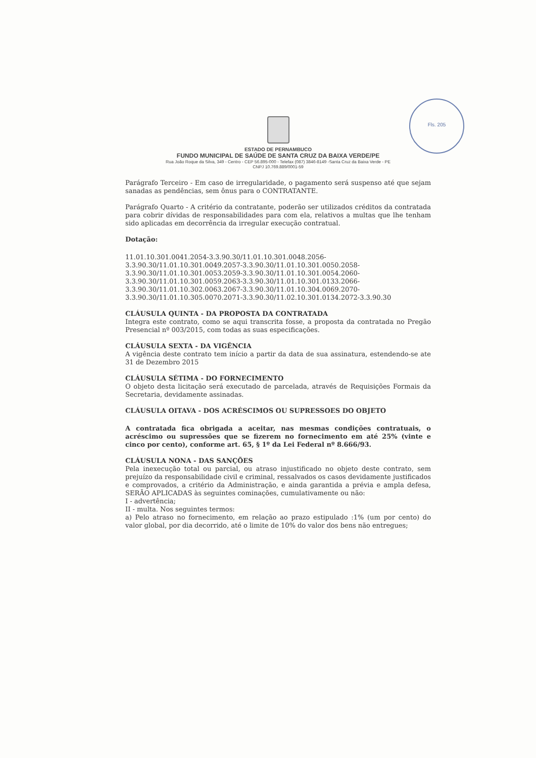Fls. 205
ESTADO DE PERNAMBUCO
FUNDO MUNICIPAL DE SAÚDE DE SANTA CRUZ DA BAIXA VERDE/PE
Rua João Roque da Silva, 349 - Centro - CEP 56.895-000 - Telefax (087) 3846-8149 -Santa Cruz da Baixa Verde - PE
CNPJ 10.769.889/0001-59
Parágrafo Terceiro - Em caso de irregularidade, o pagamento será suspenso até que sejam sanadas as pendências, sem ônus para o CONTRATANTE.
Parágrafo Quarto - A critério da contratante, poderão ser utilizados créditos da contratada para cobrir dívidas de responsabilidades para com ela, relativos a multas que lhe tenham sido aplicadas em decorrência da irregular execução contratual.
Dotação:
11.01.10.301.0041.2054-3.3.90.30/11.01.10.301.0048.2056-3.3.90.30/11.01.10.301.0049.2057-3.3.90.30/11.01.10.301.0050.2058-3.3.90.30/11.01.10.301.0053.2059-3.3.90.30/11.01.10.301.0054.2060-3.3.90.30/11.01.10.301.0059.2063-3.3.90.30/11.01.10.301.0133.2066-3.3.90.30/11.01.10.302.0063.2067-3.3.90.30/11.01.10.304.0069.2070-3.3.90.30/11.01.10.305.0070.2071-3.3.90.30/11.02.10.301.0134.2072-3.3.90.30
CLÁUSULA QUINTA - DA PROPOSTA DA CONTRATADA
Integra este contrato, como se aqui transcrita fosse, a proposta da contratada no Pregão Presencial nº 003/2015, com todas as suas especificações.
CLÁUSULA SEXTA - DA VIGÊNCIA
A vigência deste contrato tem início a partir da data de sua assinatura, estendendo-se ate 31 de Dezembro 2015
CLÁUSULA SÉTIMA - DO FORNECIMENTO
O objeto desta licitação será executado de parcelada, através de Requisições Formais da Secretaria, devidamente assinadas.
CLÁUSULA OITAVA - DOS ACRÉSCIMOS OU SUPRESSOES DO OBJETO
A contratada fica obrigada a aceitar, nas mesmas condições contratuais, o acréscimo ou supressões que se fizerem no fornecimento em até 25% (vinte e cinco por cento), conforme art. 65, § 1º da Lei Federal nº 8.666/93.
CLÁUSULA NONA - DAS SANÇÕES
Pela inexecução total ou parcial, ou atraso injustificado no objeto deste contrato, sem prejuízo da responsabilidade civil e criminal, ressalvados os casos devidamente justificados e comprovados, a critério da Administração, e ainda garantida a prévia e ampla defesa, SERÃO APLICADAS às seguintes cominações, cumulativamente ou não:
I - advertência;
II - multa. Nos seguintes termos:
a) Pelo atraso no fornecimento, em relação ao prazo estipulado :1% (um por cento) do valor global, por dia decorrido, até o limite de 10% do valor dos bens não entregues;